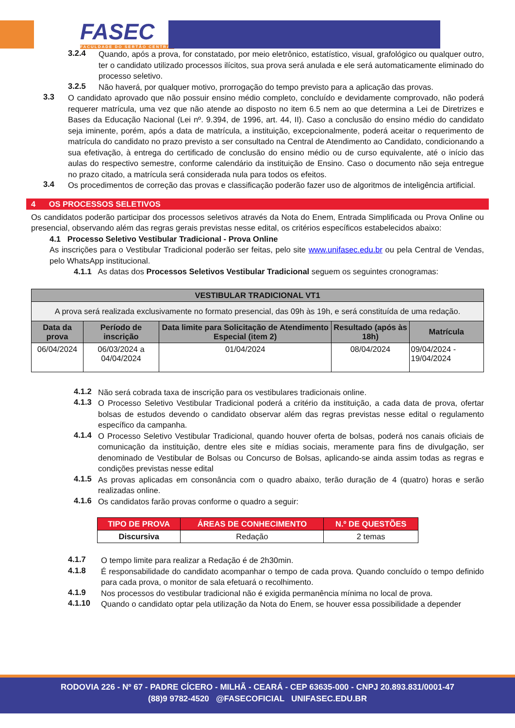FASEC
FACULDADE DO SERTÃO CENTRAL
3.2.4
Quando, após a prova, for constatado, por meio eletrônico, estatístico, visual, grafológico ou qualquer outro, ter o candidato utilizado processos ilícitos, sua prova será anulada e ele será automaticamente eliminado do processo seletivo.
3.2.5
Não haverá, por qualquer motivo, prorrogação do tempo previsto para a aplicação das provas.
3.3
O candidato aprovado que não possuir ensino médio completo, concluído e devidamente comprovado, não poderá requerer matrícula, uma vez que não atende ao disposto no item 6.5 nem ao que determina a Lei de Diretrizes e Bases da Educação Nacional (Lei nº. 9.394, de 1996, art. 44, II). Caso a conclusão do ensino médio do candidato seja iminente, porém, após a data de matrícula, a instituição, excepcionalmente, poderá aceitar o requerimento de matrícula do candidato no prazo previsto a ser consultado na Central de Atendimento ao Candidato, condicionando a sua efetivação, à entrega do certificado de conclusão do ensino médio ou de curso equivalente, até o início das aulas do respectivo semestre, conforme calendário da instituição de Ensino. Caso o documento não seja entregue no prazo citado, a matrícula será considerada nula para todos os efeitos.
3.4
Os procedimentos de correção das provas e classificação poderão fazer uso de algoritmos de inteligência artificial.
4 OS PROCESSOS SELETIVOS
Os candidatos poderão participar dos processos seletivos através da Nota do Enem, Entrada Simplificada ou Prova Online ou presencial, observando além das regras gerais previstas nesse edital, os critérios específicos estabelecidos abaixo:
4.1 Processo Seletivo Vestibular Tradicional - Prova Online
As inscrições para o Vestibular Tradicional poderão ser feitas, pelo site www.unifasec.edu.br ou pela Central de Vendas, pelo WhatsApp institucional.
4.1.1 As datas dos Processos Seletivos Vestibular Tradicional seguem os seguintes cronogramas:
| VESTIBULAR TRADICIONAL VT1 | | | | |
| --- | --- | --- | --- | --- |
| A prova será realizada exclusivamente no formato presencial, das 09h às 19h, e será constituída de uma redação. | | | | |
| Data da prova | Período de inscrição | Data limite para Solicitação de Atendimento Especial (item 2) | Resultado (após às 18h) | Matrícula |
| 06/04/2024 | 06/03/2024 a 04/04/2024 | 01/04/2024 | 08/04/2024 | 09/04/2024 - 19/04/2024 |
4.1.2
Não será cobrada taxa de inscrição para os vestibulares tradicionais online.
4.1.3
O Processo Seletivo Vestibular Tradicional poderá a critério da instituição, a cada data de prova, ofertar bolsas de estudos devendo o candidato observar além das regras previstas nesse edital o regulamento específico da campanha.
4.1.4
O Processo Seletivo Vestibular Tradicional, quando houver oferta de bolsas, poderá nos canais oficiais de comunicação da instituição, dentre eles site e mídias sociais, meramente para fins de divulgação, ser denominado de Vestibular de Bolsas ou Concurso de Bolsas, aplicando-se ainda assim todas as regras e condições previstas nesse edital
4.1.5
As provas aplicadas em consonância com o quadro abaixo, terão duração de 4 (quatro) horas e serão realizadas online.
4.1.6
Os candidatos farão provas conforme o quadro a seguir:
| TIPO DE PROVA | ÁREAS DE CONHECIMENTO | N.º DE QUESTÕES |
| --- | --- | --- |
| Discursiva | Redação | 2 temas |
4.1.7
O tempo limite para realizar a Redação é de 2h30min.
4.1.8
É responsabilidade do candidato acompanhar o tempo de cada prova. Quando concluído o tempo definido para cada prova, o monitor de sala efetuará o recolhimento.
4.1.9
Nos processos do vestibular tradicional não é exigida permanência mínima no local de prova.
4.1.10
Quando o candidato optar pela utilização da Nota do Enem, se houver essa possibilidade a depender
RODOVIA 226 - Nº 67 - PADRE CÍCERO - MILHÃ - CEARÁ - CEP 63635-000 - CNPJ 20.893.831/0001-47
(88)9 9782-4520 @FASECOFICIAL UNIFASEC.EDU.BR